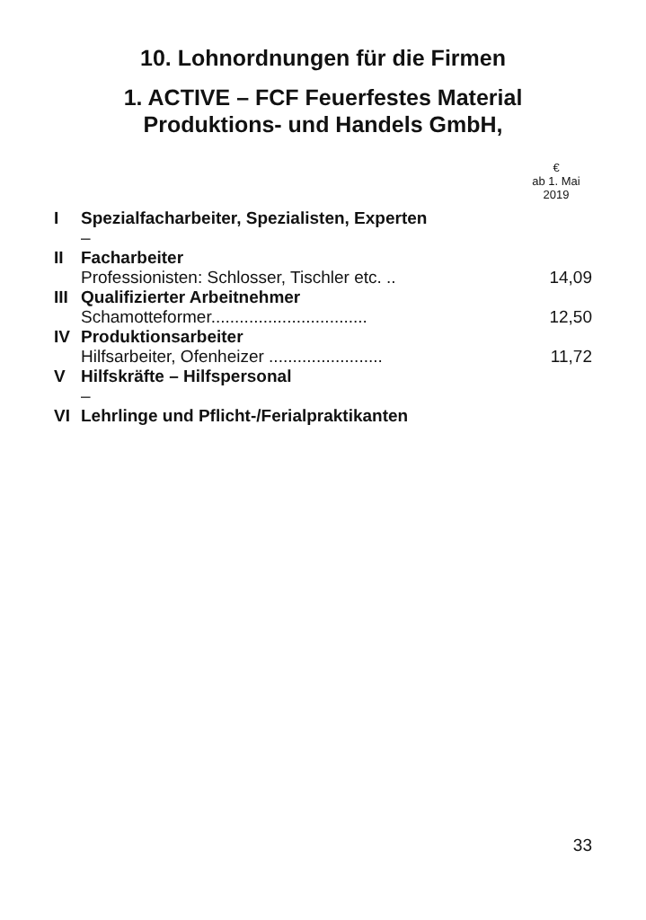10. Lohnordnungen für die Firmen
1. ACTIVE – FCF Feuerfestes Material
Produktions- und Handels GmbH,
| | | € ab 1. Mai 2019 |
| I | Spezialfacharbeiter, Spezialisten, Experten | |
| | – | |
| II | Facharbeiter | |
| | Professionisten: Schlosser, Tischler etc. .. | 14,09 |
| III | Qualifizierter Arbeitnehmer | |
| | Schamotteformer................................. | 12,50 |
| IV | Produktionsarbeiter | |
| | Hilfsarbeiter, Ofenheizer ........................ | 11,72 |
| V | Hilfskräfte – Hilfspersonal | |
| | – | |
| VI | Lehrlinge und Pflicht-/Ferialpraktikanten | |
33